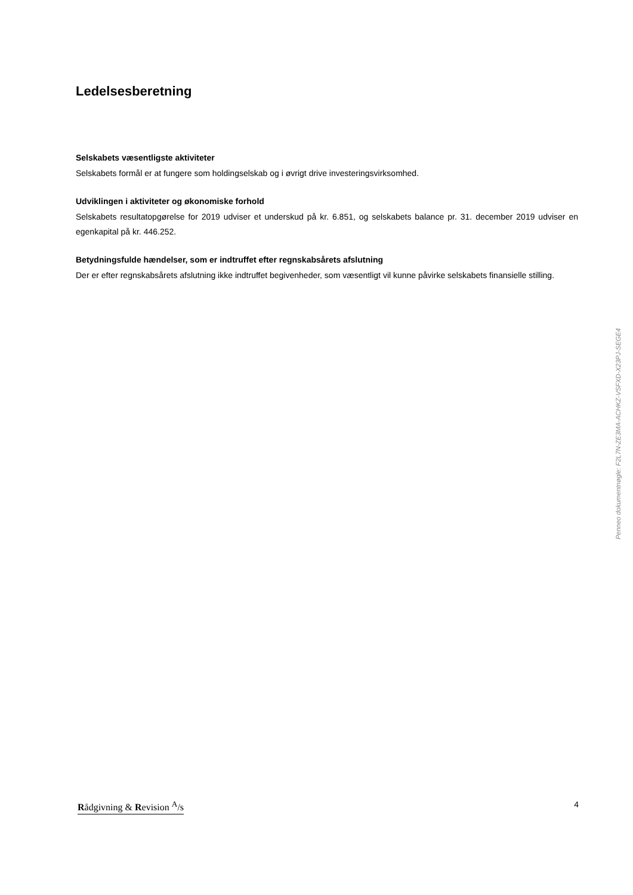Ledelsesberetning
Selskabets væsentligste aktiviteter
Selskabets formål er at fungere som holdingselskab og i øvrigt drive investeringsvirksomhed.
Udviklingen i aktiviteter og økonomiske forhold
Selskabets resultatopgørelse for 2019 udviser et underskud på kr. 6.851, og selskabets balance pr. 31. december 2019 udviser en egenkapital på kr. 446.252.
Betydningsfulde hændelser, som er indtruffet efter regnskabsårets afslutning
Der er efter regnskabsårets afslutning ikke indtruffet begivenheder, som væsentligt vil kunne påvirke selskabets finansielle stilling.
Penneo dokumentnøgle: F2L7N-ZE3MA-ACHKZ-VSFXD-X23PJ-SEGE4
Rådgivning & Revision <sup>A</sup>/s 4